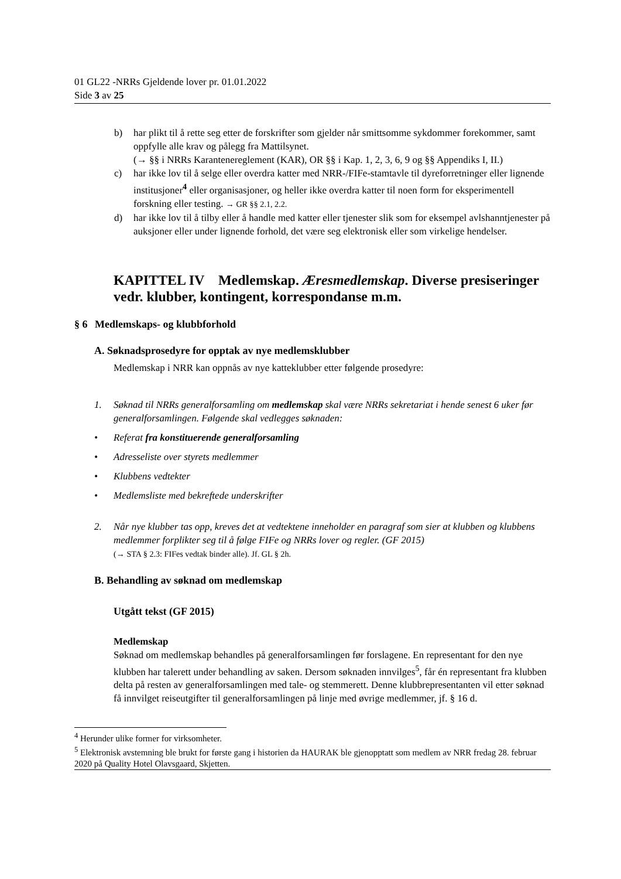01 GL22 -NRRs Gjeldende lover pr. 01.01.2022
Side 3 av 25
b) har plikt til å rette seg etter de forskrifter som gjelder når smittsomme sykdommer forekommer, samt oppfylle alle krav og pålegg fra Mattilsynet.
(→ §§ i NRRs Karantenereglement (KAR), OR §§ i Kap. 1, 2, 3, 6, 9 og §§ Appendiks I, II.)
c) har ikke lov til å selge eller overdra katter med NRR-/FIFe-stamtavle til dyreforretninger eller lignende institusjoner<sup>4</sup> eller organisasjoner, og heller ikke overdra katter til noen form for eksperimentell forskning eller testing. → GR §§ 2.1, 2.2.
d) har ikke lov til å tilby eller å handle med katter eller tjenester slik som for eksempel avlshanntjenester på auksjoner eller under lignende forhold, det være seg elektronisk eller som virkelige hendelser.
KAPITTEL IV Medlemskap. Æresmedlemskap. Diverse presiseringer vedr. klubber, kontingent, korrespondanse m.m.
§ 6 Medlemskaps- og klubbforhold
A. Søknadsprosedyre for opptak av nye medlemsklubber
Medlemskap i NRR kan oppnås av nye katteklubber etter følgende prosedyre:
1. Søknad til NRRs generalforsamling om medlemskap skal være NRRs sekretariat i hende senest 6 uker før generalforsamlingen. Følgende skal vedlegges søknaden:
• Referat fra konstituerende generalforsamling
• Adresseliste over styrets medlemmer
• Klubbens vedtekter
• Medlemsliste med bekreftede underskrifter
2. Når nye klubber tas opp, kreves det at vedtektene inneholder en paragraf som sier at klubben og klubbens medlemmer forplikter seg til å følge FIFe og NRRs lover og regler. (GF 2015)
(→ STA § 2.3: FIFes vedtak binder alle). Jf. GL § 2h.
B. Behandling av søknad om medlemskap
Utgått tekst (GF 2015)
Medlemskap
Søknad om medlemskap behandles på generalforsamlingen før forslagene. En representant for den nye klubben har talerett under behandling av saken. Dersom søknaden innvilges<sup>5</sup>, får én representant fra klubben delta på resten av generalforsamlingen med tale- og stemmerett. Denne klubbrepresentanten vil etter søknad få innvilget reiseutgifter til generalforsamlingen på linje med øvrige medlemmer, jf. § 16 d.
<sup>4</sup> Herunder ulike former for virksomheter.
<sup>5</sup> Elektronisk avstemning ble brukt for første gang i historien da HAURAK ble gjenopptatt som medlem av NRR fredag 28. februar 2020 på Quality Hotel Olavsgaard, Skjetten.